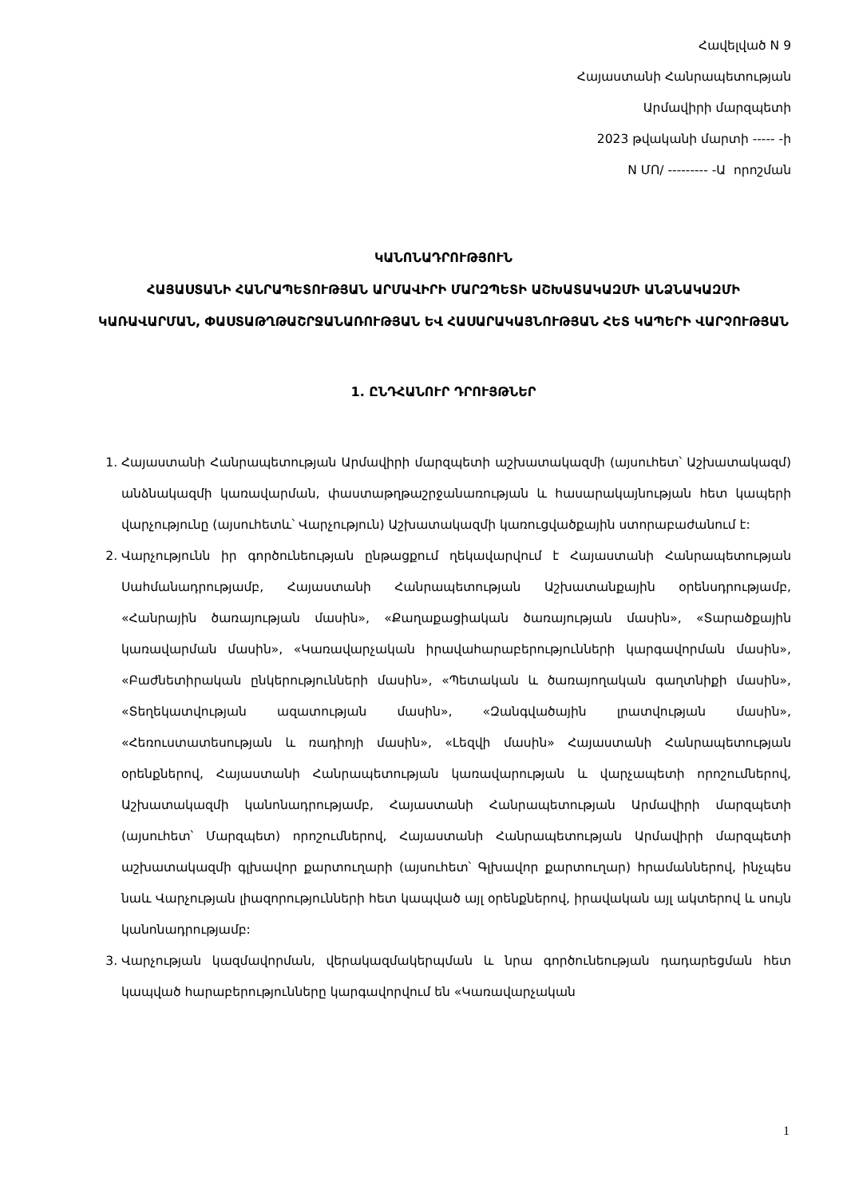Հավելված N 9
Հայաստանի Հանրապետության
Արմավիրի մարզպետի
2023 թվականի մարտի ----- -ի
N ՄՈ/ --------- -Ա որոշման
ԿԱՆՈՆԱԴՐՈՒԹՅՈՒՆ
ՀԱՅԱՍՏԱՆԻ ՀԱՆՐԱՊԵՏՈՒԹՅԱՆ ԱՐՄԱՎԻՐԻ ՄԱՐԶՊԵՏԻ ԱՇԽԱՏԱԿԱԶՄԻ ԱՆՁՆԱԿԱԶՄԻ ԿԱՌԱՎԱՐՄԱՆ, ՓԱՍՏԱԹՂԹԱՇՐՋԱՆԱՌՈՒԹՅԱՆ ԵՎ ՀԱՍԱՐԱԿԱՅՆՈՒԹՅԱՆ ՀԵՏ ԿԱՊԵՐԻ ՎԱՐՉՈՒԹՅԱՆ
1. ԸՆԴՀԱՆՈՒՐ ԴՐՈՒՅԹՆԵՐ
1. Հայաստանի Հանրապետության Արմավիրի մարզպետի աշխատակազմի (այսուհետ՝ Աշխատակազմ) անձնակազմի կառավարման, փաստաթղթաշրջանառության և հասարակայնության հետ կապերի վարչությունը (այսուհետև՝ Վարչություն) Աշխատակազմի կառուցվածքային ստորաբաժանում է:
2. Վարչությունն իր գործունեության ընթացքում ղեկավարվում է Հայաստանի Հանրապետության Սահմանադրությամբ, Հայաստանի Հանրապետության Աշխատանքային օրենսդրությամբ, «Հանրային ծառայության մասին», «Քաղաքացիական ծառայության մասին», «Տարածքային կառավարման մասին», «Կառավարչական իրավահարաբերությունների կարգավորման մասին», «Բաժնետիրական ընկերությունների մասին», «Պետական և ծառայողական գաղտնիքի մասին», «Տեղեկատվության ազատության մասին», «Զանգվածային լրատվության մասին», «Հեռուստատեսության և ռադիոյի մասին», «Լեզվի մասին» Հայաստանի Հանրապետության օրենքներով, Հայաստանի Հանրապետության կառավարության և վարչապետի որոշումներով, Աշխատակազմի կանոնադրությամբ, Հայաստանի Հանրապետության Արմավիրի մարզպետի (այսուհետ՝ Մարզպետ) որոշումներով, Հայաստանի Հանրապետության Արմավիրի մարզպետի աշխատակազմի գլխավոր քարտուղարի (այսուհետ՝ Գլխավոր քարտուղար) հրամաններով, ինչպես նաև Վարչության լիազորությունների հետ կապված այլ օրենքներով, իրավական այլ ակտերով և սույն կանոնադրությամբ:
3. Վարչության կազմավորման, վերակազմակերպման և նրա գործունեության դադարեցման հետ կապված հարաբերությունները կարգավորվում են «Կառավարչական
1